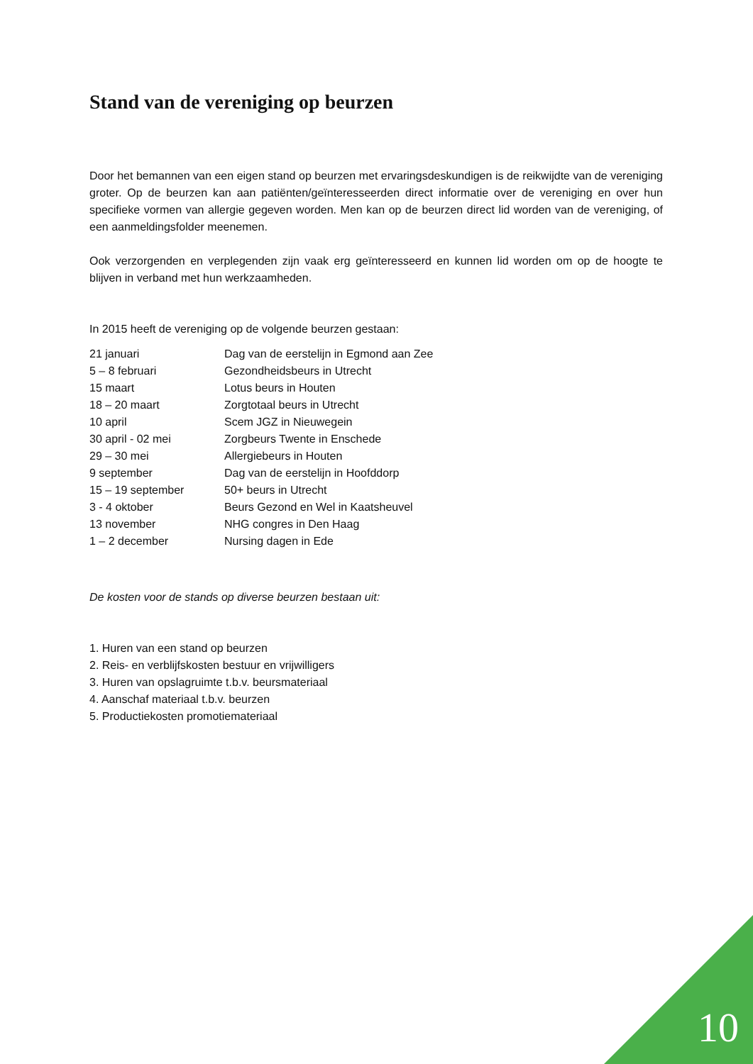Stand van de vereniging op beurzen
Door het bemannen van een eigen stand op beurzen met ervaringsdeskundigen is de reikwijdte van de vereniging groter. Op de beurzen kan aan patiënten/geïnteresseerden direct informatie over de vereniging en over hun specifieke vormen van allergie gegeven worden. Men kan op de beurzen direct lid worden van de vereniging, of een aanmeldingsfolder meenemen.
Ook verzorgenden en verplegenden zijn vaak erg geïnteresseerd en kunnen lid worden om op de hoogte te blijven in verband met hun werkzaamheden.
In 2015 heeft de vereniging op de volgende beurzen gestaan:
| 21 januari | Dag van de eerstelijn in Egmond aan Zee |
| 5 – 8 februari | Gezondheidsbeurs in Utrecht |
| 15 maart | Lotus beurs in Houten |
| 18 – 20 maart | Zorgtotaal beurs in Utrecht |
| 10 april | Scem JGZ in Nieuwegein |
| 30 april - 02 mei | Zorgbeurs Twente in Enschede |
| 29 – 30 mei | Allergiebeurs in Houten |
| 9 september | Dag van de eerstelijn in Hoofddorp |
| 15 – 19 september | 50+ beurs in Utrecht |
| 3 - 4 oktober | Beurs Gezond en Wel in Kaatsheuvel |
| 13 november | NHG congres in Den Haag |
| 1 – 2 december | Nursing dagen in Ede |
De kosten voor de stands op diverse beurzen bestaan uit:
1. Huren van een stand op beurzen
2. Reis- en verblijfskosten bestuur en vrijwilligers
3. Huren van opslagruimte t.b.v. beursmateriaal
4. Aanschaf materiaal t.b.v. beurzen
5. Productiekosten promotiemateriaal
10